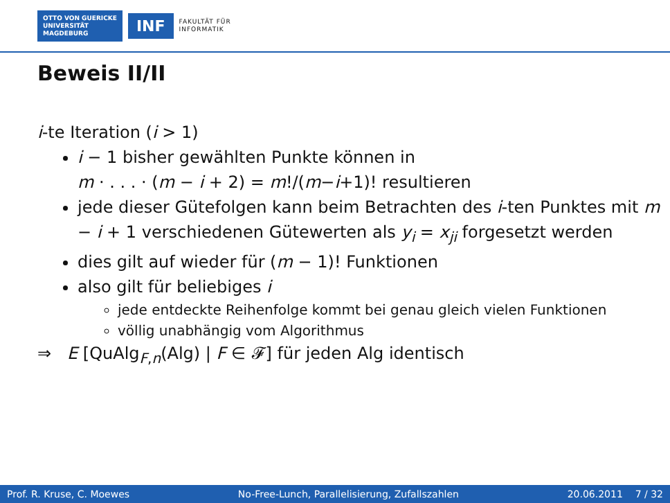OTTO VON GUERICKE
UNIVERSITÄT
MAGDEBURG
INF
FAKULTÄT FÜR
INFORMATIK
Beweis II/II
i-te Iteration (i > 1)
i − 1 bisher gewählten Punkte können in
m · . . . · (m − i + 2) = m!/(m−i+1)! resultieren
jede dieser Gütefolgen kann beim Betrachten des i-ten Punktes mit m − i + 1 verschiedenen Gütewerten als y<sub>i</sub> = x<sub>ji</sub> forgesetzt werden
dies gilt auf wieder für (m − 1)! Funktionen
also gilt für beliebiges i
jede entdeckte Reihenfolge kommt bei genau gleich vielen Funktionen
völlig unabhängig vom Algorithmus
⇒ E [QuAlg<sub>F,n</sub>(Alg) | F ∈ 𝓕] für jeden Alg identisch
Prof. R. Kruse, C. Moewes No-Free-Lunch, Parallelisierung, Zufallszahlen 20.06.2011 7 / 32